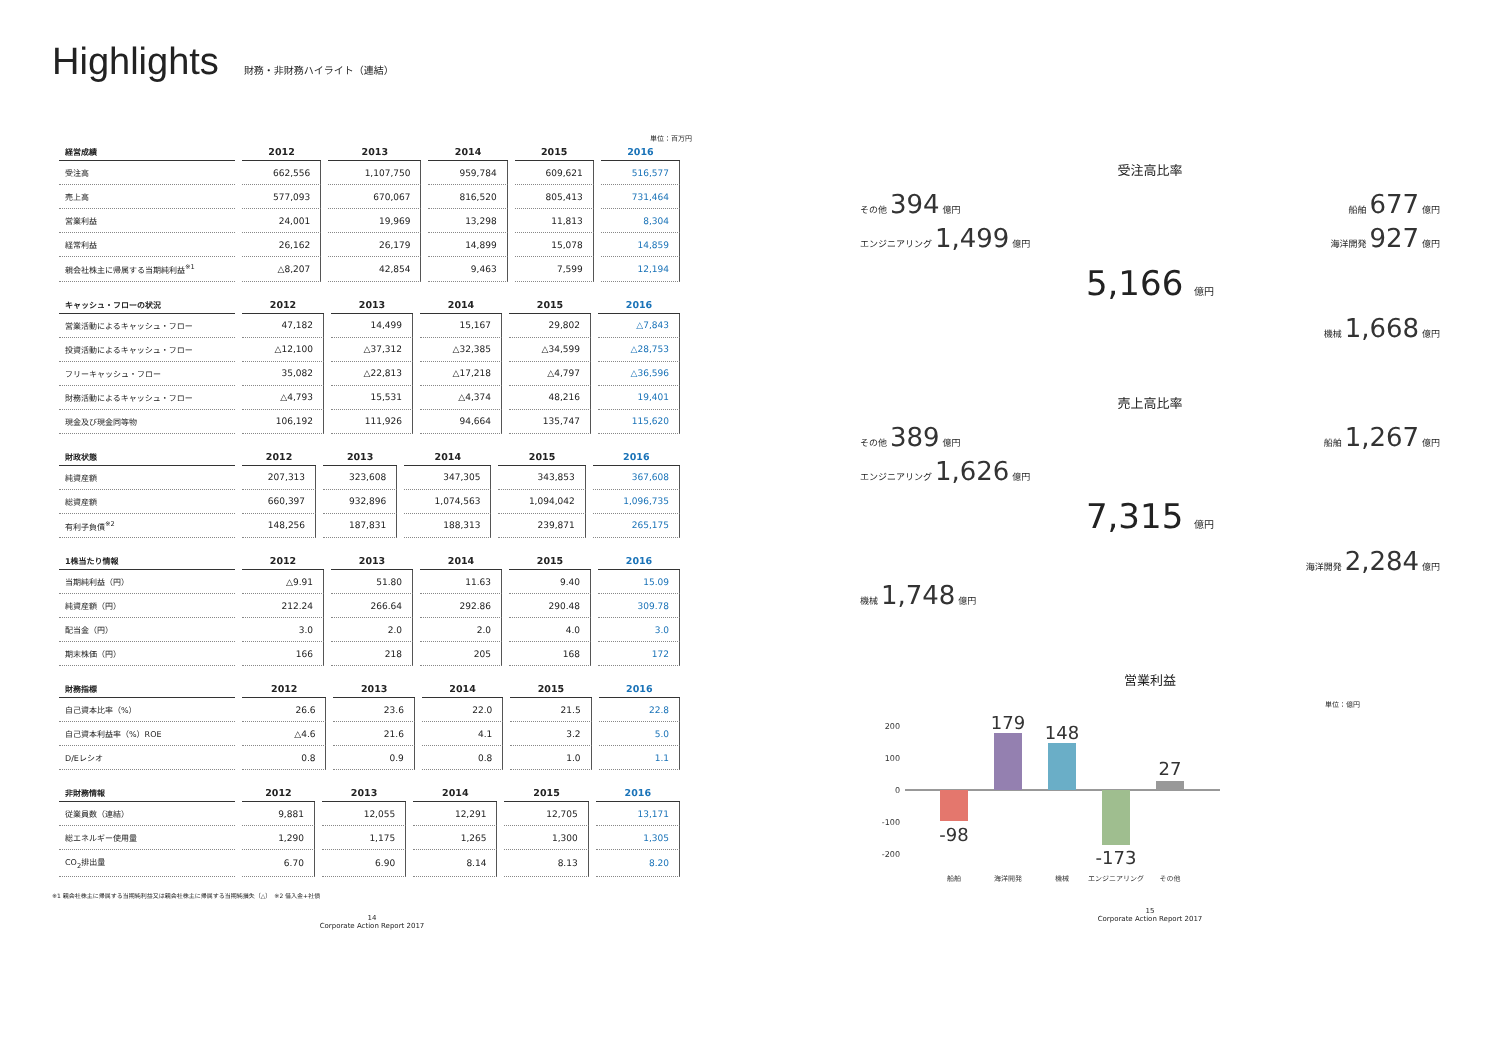Highlights
財務・非財務ハイライト（連結）
単位：百万円
| 経営成績 | 2012 | 2013 | 2014 | 2015 | 2016 |
| --- | --- | --- | --- | --- | --- |
| 受注高 | 662,556 | 1,107,750 | 959,784 | 609,621 | 516,577 |
| 売上高 | 577,093 | 670,067 | 816,520 | 805,413 | 731,464 |
| 営業利益 | 24,001 | 19,969 | 13,298 | 11,813 | 8,304 |
| 経常利益 | 26,162 | 26,179 | 14,899 | 15,078 | 14,859 |
| 親会社株主に帰属する当期純利益<sup>※1</sup> | △8,207 | 42,854 | 9,463 | 7,599 | 12,194 |
| キャッシュ・フローの状況 | 2012 | 2013 | 2014 | 2015 | 2016 |
| --- | --- | --- | --- | --- | --- |
| 営業活動によるキャッシュ・フロー | 47,182 | 14,499 | 15,167 | 29,802 | △7,843 |
| 投資活動によるキャッシュ・フロー | △12,100 | △37,312 | △32,385 | △34,599 | △28,753 |
| フリーキャッシュ・フロー | 35,082 | △22,813 | △17,218 | △4,797 | △36,596 |
| 財務活動によるキャッシュ・フロー | △4,793 | 15,531 | △4,374 | 48,216 | 19,401 |
| 現金及び現金同等物 | 106,192 | 111,926 | 94,664 | 135,747 | 115,620 |
| 財政状態 | 2012 | 2013 | 2014 | 2015 | 2016 |
| --- | --- | --- | --- | --- | --- |
| 純資産額 | 207,313 | 323,608 | 347,305 | 343,853 | 367,608 |
| 総資産額 | 660,397 | 932,896 | 1,074,563 | 1,094,042 | 1,096,735 |
| 有利子負債<sup>※2</sup> | 148,256 | 187,831 | 188,313 | 239,871 | 265,175 |
| 1株当たり情報 | 2012 | 2013 | 2014 | 2015 | 2016 |
| --- | --- | --- | --- | --- | --- |
| 当期純利益（円） | △9.91 | 51.80 | 11.63 | 9.40 | 15.09 |
| 純資産額（円） | 212.24 | 266.64 | 292.86 | 290.48 | 309.78 |
| 配当金（円） | 3.0 | 2.0 | 2.0 | 4.0 | 3.0 |
| 期末株価（円） | 166 | 218 | 205 | 168 | 172 |
| 財務指標 | 2012 | 2013 | 2014 | 2015 | 2016 |
| --- | --- | --- | --- | --- | --- |
| 自己資本比率（%） | 26.6 | 23.6 | 22.0 | 21.5 | 22.8 |
| 自己資本利益率（%）ROE | △4.6 | 21.6 | 4.1 | 3.2 | 5.0 |
| D/Eレシオ | 0.8 | 0.9 | 0.8 | 1.0 | 1.1 |
| 非財務情報 | 2012 | 2013 | 2014 | 2015 | 2016 |
| --- | --- | --- | --- | --- | --- |
| 従業員数（連結） | 9,881 | 12,055 | 12,291 | 12,705 | 13,171 |
| 総エネルギー使用量 | 1,290 | 1,175 | 1,265 | 1,300 | 1,305 |
| CO<sub>2</sub>排出量 | 6.70 | 6.90 | 8.14 | 8.13 | 8.20 |
※1 親会社株主に帰属する当期純利益又は親会社株主に帰属する当期純損失（△）　※2 借入金+社債
14
Corporate Action Report 2017
受注高比率
その他 394 億円 船舶 677 億円
エンジニアリング 1,499 億円 海洋開発 927 億円
5,166 億円
機械 1,668 億円
売上高比率
その他 389 億円 船舶 1,267 億円
エンジニアリング 1,626 億円
7,315 億円
海洋開発 2,284 億円
機械 1,748 億円
営業利益
単位：億円
200
100
0
-100
-200
-98
179
148
-173
27
船舶
海洋開発
機械
エンジニアリング
その他
15
Corporate Action Report 2017